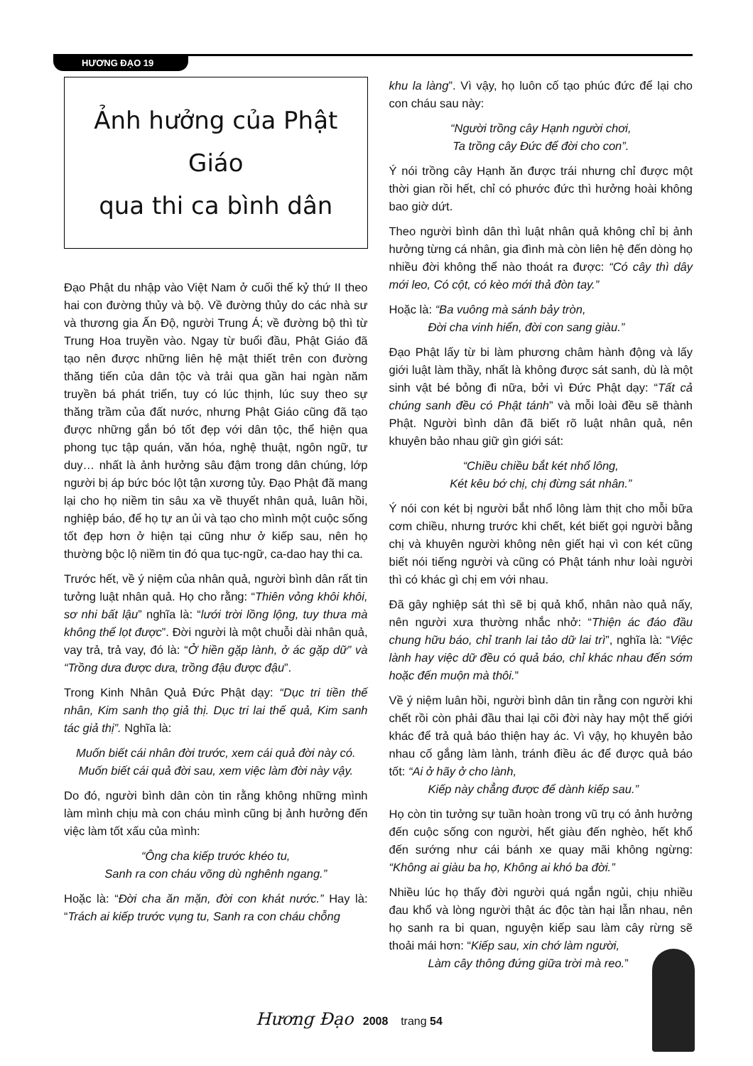HƯƠNG ĐẠO 19
Ảnh hưởng của Phật Giáo
qua thi ca bình dân
Đạo Phật du nhập vào Việt Nam ở cuối thế kỷ thứ II theo hai con đường thủy và bộ. Về đường thủy do các nhà sư và thương gia Ấn Độ, người Trung Á; về đường bộ thì từ Trung Hoa truyền vào. Ngay từ buổi đầu, Phật Giáo đã tạo nên được những liên hệ mật thiết trên con đường thăng tiến của dân tộc và trải qua gần hai ngàn năm truyền bá phát triển, tuy có lúc thịnh, lúc suy theo sự thăng trầm của đất nước, nhưng Phật Giáo cũng đã tạo được những gắn bó tốt đẹp với dân tộc, thể hiện qua phong tục tập quán, văn hóa, nghệ thuật, ngôn ngữ, tư duy… nhất là ảnh hưởng sâu đậm trong dân chúng, lớp người bị áp bức bóc lột tận xương tủy. Đạo Phật đã mang lại cho họ niềm tin sâu xa về thuyết nhân quả, luân hồi, nghiệp báo, để họ tự an ủi và tạo cho mình một cuộc sống tốt đẹp hơn ở hiện tại cũng như ở kiếp sau, nên họ thường bộc lộ niềm tin đó qua tục-ngữ, ca-dao hay thi ca.
Trước hết, về ý niệm của nhân quả, người bình dân rất tin tưởng luật nhân quả. Họ cho rằng: “Thiên vỏng khôi khôi, sơ nhi bất lậu” nghĩa là: “lưới trời lồng lộng, tuy thưa mà không thể lọt được”. Đời người là một chuỗi dài nhân quả, vay trả, trả vay, đó là: “Ở hiền gặp lành, ở ác gặp dữ” và “Trồng dưa được dưa, trồng đậu được đậu”.
Trong Kinh Nhân Quả Đức Phật dạy: “Dục tri tiền thế nhân, Kim sanh thọ giả thị. Dục tri lai thế quả, Kim sanh tác giả thị”. Nghĩa là:
Muốn biết cái nhân đời trước, xem cái quả đời này có.
Muốn biết cái quả đời sau, xem việc làm đời này vậy.
Do đó, người bình dân còn tin rằng không những mình làm mình chịu mà con cháu mình cũng bị ảnh hưởng đến việc làm tốt xấu của mình:
“Ông cha kiếp trước khéo tu,
Sanh ra con cháu võng dù nghênh ngang.”
Hoặc là: “Đời cha ăn mặn, đời con khát nước.” Hay là: “Trách ai kiếp trước vụng tu, Sanh ra con cháu chỗng
khu la làng”. Vì vậy, họ luôn cố tạo phúc đức để lại cho con cháu sau này:
“Người trồng cây Hạnh người chơi,
Ta trồng cây Đức để đời cho con”.
Ý nói trồng cây Hạnh ăn được trái nhưng chỉ được một thời gian rồi hết, chỉ có phước đức thì hưởng hoài không bao giờ dứt.
Theo người bình dân thì luật nhân quả không chỉ bị ảnh hưởng từng cá nhân, gia đình mà còn liên hệ đến dòng họ nhiều đời không thể nào thoát ra được: “Có cây thì dây mới leo, Có cột, có kèo mới thả đòn tay.”
Hoặc là: “Ba vuông mà sánh bảy tròn,
Đời cha vinh hiển, đời con sang giàu.”
Đạo Phật lấy từ bi làm phương châm hành động và lấy giới luật làm thầy, nhất là không được sát sanh, dù là một sinh vật bé bỏng đi nữa, bởi vì Đức Phật dạy: “Tất cả chúng sanh đều có Phật tánh” và mỗi loài đều sẽ thành Phật. Người bình dân đã biết rõ luật nhân quả, nên khuyên bảo nhau giữ gìn giới sát:
“Chiều chiều bắt két nhổ lông,
Két kêu bớ chị, chị đừng sát nhân.”
Ý nói con két bị người bắt nhổ lông làm thịt cho mỗi bữa cơm chiều, nhưng trước khi chết, két biết gọi người bằng chị và khuyên người không nên giết hại vì con két cũng biết nói tiếng người và cũng có Phật tánh như loài người thì có khác gì chị em với nhau.
Đã gây nghiệp sát thì sẽ bị quả khổ, nhân nào quả nấy, nên người xưa thường nhắc nhở: “Thiện ác đáo đầu chung hữu báo, chỉ tranh lai tảo dữ lai trì”, nghĩa là: “Việc lành hay việc dữ đều có quả báo, chỉ khác nhau đến sớm hoặc đến muộn mà thôi.”
Về ý niệm luân hồi, người bình dân tin rằng con người khi chết rồi còn phải đầu thai lại cõi đời này hay một thế giới khác để trả quả báo thiện hay ác. Vì vậy, họ khuyên bảo nhau cố gắng làm lành, tránh điều ác để được quả báo tốt: “Ai ở hãy ở cho lành,
Kiếp này chẳng được để dành kiếp sau.”
Họ còn tin tưởng sự tuần hoàn trong vũ trụ có ảnh hưởng đến cuộc sống con người, hết giàu đến nghèo, hết khổ đến sướng như cái bánh xe quay mãi không ngừng: “Không ai giàu ba họ, Không ai khó ba đời.”
Nhiều lúc họ thấy đời người quá ngắn ngủi, chịu nhiều đau khổ và lòng người thật ác độc tàn hại lẫn nhau, nên họ sanh ra bi quan, nguyện kiếp sau làm cây rừng sẽ thoải mái hơn: “Kiếp sau, xin chớ làm người,
Làm cây thông đứng giữa trời mà reo.”
Hương Đạo 2008 trang 54